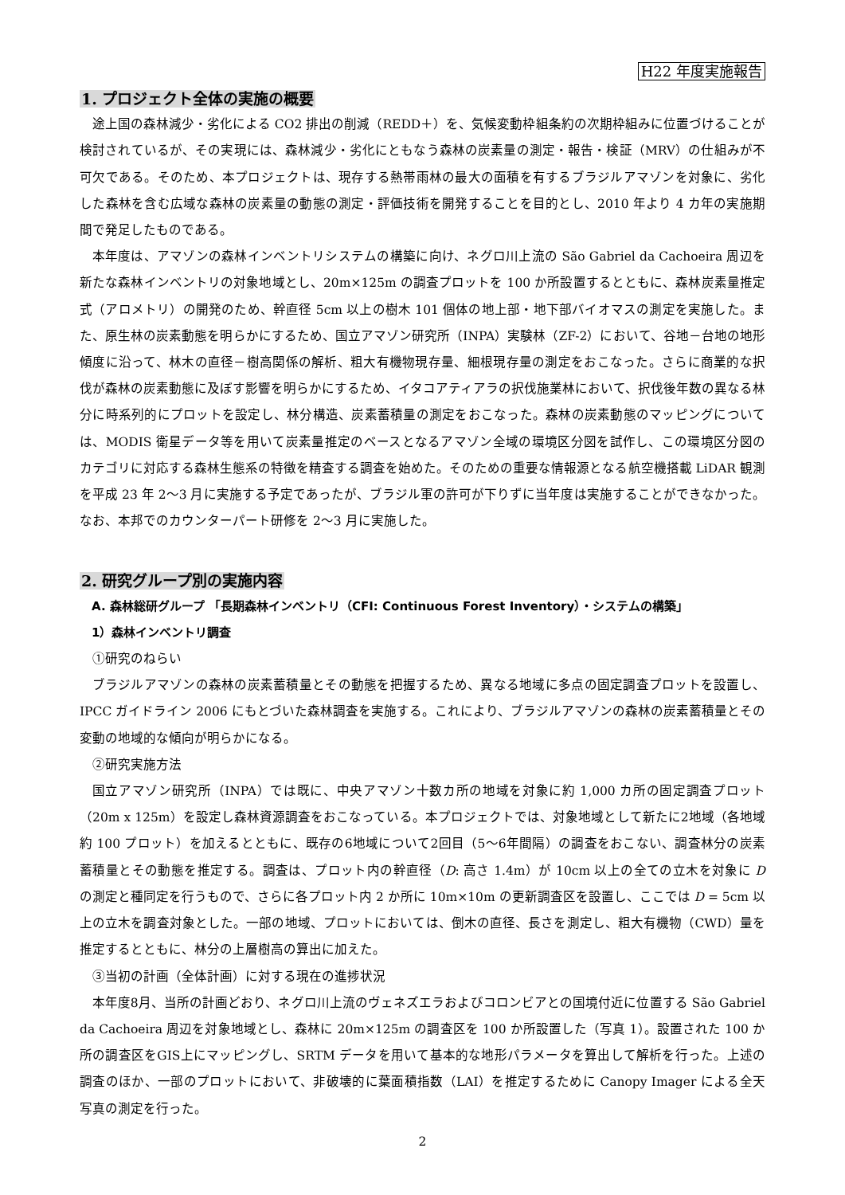H22 年度実施報告
1. プロジェクト全体の実施の概要
途上国の森林減少・劣化による CO2 排出の削減（REDD＋）を、気候変動枠組条約の次期枠組みに位置づけることが検討されているが、その実現には、森林減少・劣化にともなう森林の炭素量の測定・報告・検証（MRV）の仕組みが不可欠である。そのため、本プロジェクトは、現存する熱帯雨林の最大の面積を有するブラジルアマゾンを対象に、劣化した森林を含む広域な森林の炭素量の動態の測定・評価技術を開発することを目的とし、2010 年より 4 カ年の実施期間で発足したものである。
本年度は、アマゾンの森林インベントリシステムの構築に向け、ネグロ川上流の São Gabriel da Cachoeira 周辺を新たな森林インベントリの対象地域とし、20m×125m の調査プロットを 100 か所設置するとともに、森林炭素量推定式（アロメトリ）の開発のため、幹直径 5cm 以上の樹木 101 個体の地上部・地下部バイオマスの測定を実施した。また、原生林の炭素動態を明らかにするため、国立アマゾン研究所（INPA）実験林（ZF-2）において、谷地－台地の地形傾度に沿って、林木の直径－樹高関係の解析、粗大有機物現存量、細根現存量の測定をおこなった。さらに商業的な択伐が森林の炭素動態に及ぼす影響を明らかにするため、イタコアティアラの択伐施業林において、択伐後年数の異なる林分に時系列的にプロットを設定し、林分構造、炭素蓄積量の測定をおこなった。森林の炭素動態のマッピングについては、MODIS 衛星データ等を用いて炭素量推定のベースとなるアマゾン全域の環境区分図を試作し、この環境区分図のカテゴリに対応する森林生態系の特徴を精査する調査を始めた。そのための重要な情報源となる航空機搭載 LiDAR 観測を平成 23 年 2〜3 月に実施する予定であったが、ブラジル軍の許可が下りずに当年度は実施することができなかった。なお、本邦でのカウンターパート研修を 2〜3 月に実施した。
2. 研究グループ別の実施内容
A. 森林総研グループ 「長期森林インベントリ（CFI: Continuous Forest Inventory）・システムの構築」
1）森林インベントリ調査
①研究のねらい
ブラジルアマゾンの森林の炭素蓄積量とその動態を把握するため、異なる地域に多点の固定調査プロットを設置し、IPCC ガイドライン 2006 にもとづいた森林調査を実施する。これにより、ブラジルアマゾンの森林の炭素蓄積量とその変動の地域的な傾向が明らかになる。
②研究実施方法
国立アマゾン研究所（INPA）では既に、中央アマゾン十数カ所の地域を対象に約 1,000 カ所の固定調査プロット（20m x 125m）を設定し森林資源調査をおこなっている。本プロジェクトでは、対象地域として新たに2地域（各地域約 100 プロット）を加えるとともに、既存の6地域について2回目（5〜6年間隔）の調査をおこない、調査林分の炭素蓄積量とその動態を推定する。調査は、プロット内の幹直径（D: 高さ 1.4m）が 10cm 以上の全ての立木を対象に D の測定と種同定を行うもので、さらに各プロット内 2 か所に 10m×10m の更新調査区を設置し、ここでは D = 5cm 以上の立木を調査対象とした。一部の地域、プロットにおいては、倒木の直径、長さを測定し、粗大有機物（CWD）量を推定するとともに、林分の上層樹高の算出に加えた。
③当初の計画（全体計画）に対する現在の進捗状況
本年度8月、当所の計画どおり、ネグロ川上流のヴェネズエラおよびコロンビアとの国境付近に位置する São Gabriel da Cachoeira 周辺を対象地域とし、森林に 20m×125m の調査区を 100 か所設置した（写真 1）。設置された 100 か所の調査区をGIS上にマッピングし、SRTM データを用いて基本的な地形パラメータを算出して解析を行った。上述の調査のほか、一部のプロットにおいて、非破壊的に葉面積指数（LAI）を推定するために Canopy Imager による全天写真の測定を行った。
2